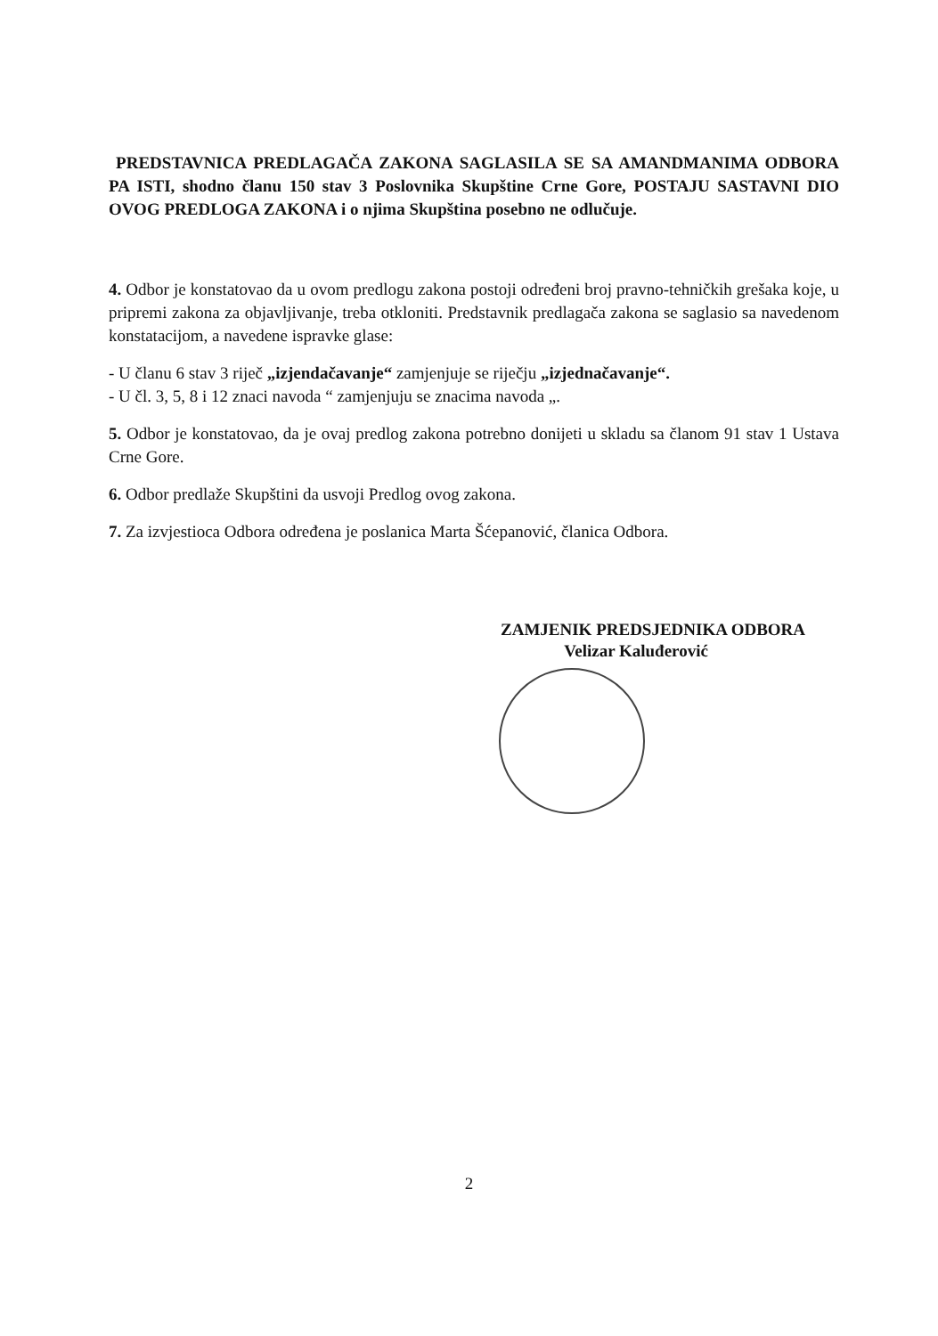PREDSTAVNICA PREDLAGAČA ZAKONA SAGLASILA SE SA AMANDMANIMA ODBORA PA ISTI, shodno članu 150 stav 3 Poslovnika Skupštine Crne Gore, POSTAJU SASTAVNI DIO OVOG PREDLOGA ZAKONA i o njima Skupština posebno ne odlučuje.
4. Odbor je konstatovao da u ovom predlogu zakona postoji određeni broj pravno-tehničkih grešaka koje, u pripremi zakona za objavljivanje, treba otkloniti. Predstavnik predlagača zakona se saglasio sa navedenom konstatacijom, a navedene ispravke glase:
- U članu 6 stav 3 riječ „izjendačavanje“ zamjenjuje se riječju „izjednačavanje“.
- U čl. 3, 5, 8 i 12 znaci navoda “ zamjenjuju se znacima navoda „.
5. Odbor je konstatovao, da je ovaj predlog zakona potrebno donijeti u skladu sa članom 91 stav 1 Ustava Crne Gore.
6. Odbor predlaže Skupštini da usvoji Predlog ovog zakona.
7. Za izvjestioca Odbora određena je poslanica Marta Šćepanović, članica Odbora.
ZAMJENIK PREDSJEDNIKA ODBORA
Velizar Kaluđerović
2